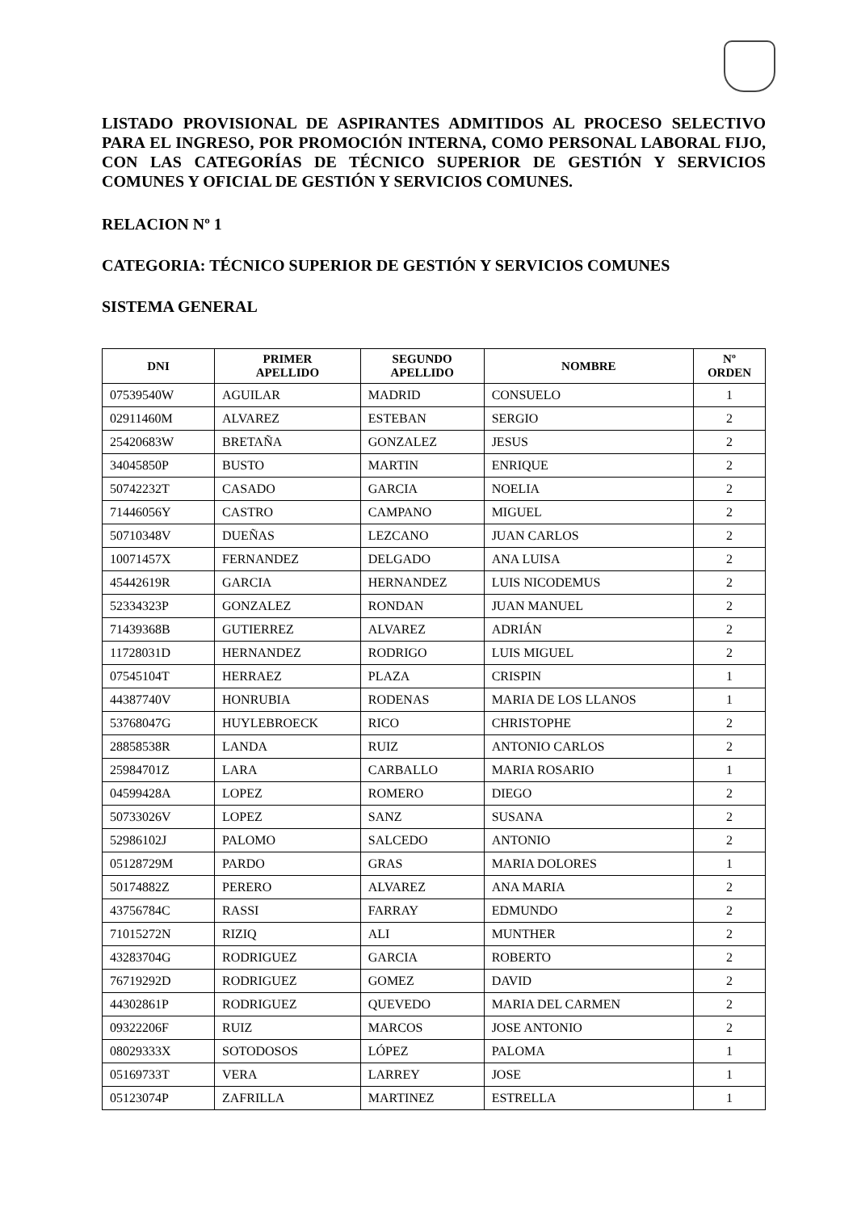LISTADO PROVISIONAL DE ASPIRANTES ADMITIDOS AL PROCESO SELECTIVO PARA EL INGRESO, POR PROMOCIÓN INTERNA, COMO PERSONAL LABORAL FIJO, CON LAS CATEGORÍAS DE TÉCNICO SUPERIOR DE GESTIÓN Y SERVICIOS COMUNES Y OFICIAL DE GESTIÓN Y SERVICIOS COMUNES.
RELACION Nº 1
CATEGORIA: TÉCNICO SUPERIOR DE GESTIÓN Y SERVICIOS COMUNES
SISTEMA GENERAL
| DNI | PRIMER APELLIDO | SEGUNDO APELLIDO | NOMBRE | Nº ORDEN |
| --- | --- | --- | --- | --- |
| 07539540W | AGUILAR | MADRID | CONSUELO | 1 |
| 02911460M | ALVAREZ | ESTEBAN | SERGIO | 2 |
| 25420683W | BRETAÑA | GONZALEZ | JESUS | 2 |
| 34045850P | BUSTO | MARTIN | ENRIQUE | 2 |
| 50742232T | CASADO | GARCIA | NOELIA | 2 |
| 71446056Y | CASTRO | CAMPANO | MIGUEL | 2 |
| 50710348V | DUEÑAS | LEZCANO | JUAN CARLOS | 2 |
| 10071457X | FERNANDEZ | DELGADO | ANA LUISA | 2 |
| 45442619R | GARCIA | HERNANDEZ | LUIS NICODEMUS | 2 |
| 52334323P | GONZALEZ | RONDAN | JUAN MANUEL | 2 |
| 71439368B | GUTIERREZ | ALVAREZ | ADRIÁN | 2 |
| 11728031D | HERNANDEZ | RODRIGO | LUIS MIGUEL | 2 |
| 07545104T | HERRAEZ | PLAZA | CRISPIN | 1 |
| 44387740V | HONRUBIA | RODENAS | MARIA DE LOS LLANOS | 1 |
| 53768047G | HUYLEBROECK | RICO | CHRISTOPHE | 2 |
| 28858538R | LANDA | RUIZ | ANTONIO CARLOS | 2 |
| 25984701Z | LARA | CARBALLO | MARIA ROSARIO | 1 |
| 04599428A | LOPEZ | ROMERO | DIEGO | 2 |
| 50733026V | LOPEZ | SANZ | SUSANA | 2 |
| 52986102J | PALOMO | SALCEDO | ANTONIO | 2 |
| 05128729M | PARDO | GRAS | MARIA DOLORES | 1 |
| 50174882Z | PERERO | ALVAREZ | ANA MARIA | 2 |
| 43756784C | RASSI | FARRAY | EDMUNDO | 2 |
| 71015272N | RIZIQ | ALI | MUNTHER | 2 |
| 43283704G | RODRIGUEZ | GARCIA | ROBERTO | 2 |
| 76719292D | RODRIGUEZ | GOMEZ | DAVID | 2 |
| 44302861P | RODRIGUEZ | QUEVEDO | MARIA DEL CARMEN | 2 |
| 09322206F | RUIZ | MARCOS | JOSE ANTONIO | 2 |
| 08029333X | SOTODOSOS | LÓPEZ | PALOMA | 1 |
| 05169733T | VERA | LARREY | JOSE | 1 |
| 05123074P | ZAFRILLA | MARTINEZ | ESTRELLA | 1 |